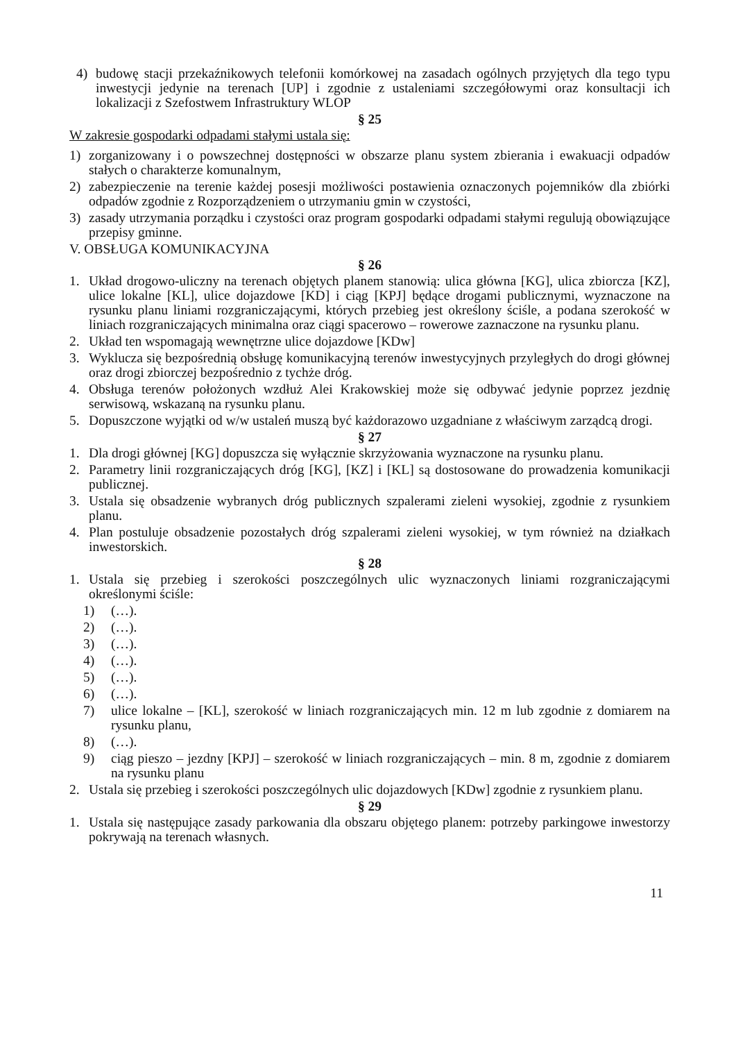4) budowę stacji przekaźnikowych telefonii komórkowej na zasadach ogólnych przyjętych dla tego typu inwestycji jedynie na terenach [UP] i zgodnie z ustaleniami szczegółowymi oraz konsultacji ich lokalizacji z Szefostwem Infrastruktury WLOP
§ 25
W zakresie gospodarki odpadami stałymi ustala się:
1) zorganizowany i o powszechnej dostępności w obszarze planu system zbierania i ewakuacji odpadów stałych o charakterze komunalnym,
2) zabezpieczenie na terenie każdej posesji możliwości postawienia oznaczonych pojemników dla zbiórki odpadów zgodnie z Rozporządzeniem o utrzymaniu gmin w czystości,
3) zasady utrzymania porządku i czystości oraz program gospodarki odpadami stałymi regulują obowiązujące przepisy gminne.
V. OBSŁUGA KOMUNIKACYJNA
§ 26
1. Układ drogowo-uliczny na terenach objętych planem stanowią: ulica główna [KG], ulica zbiorcza [KZ], ulice lokalne [KL], ulice dojazdowe [KD] i ciąg [KPJ] będące drogami publicznymi, wyznaczone na rysunku planu liniami rozgraniczającymi, których przebieg jest określony ściśle, a podana szerokość w liniach rozgraniczających minimalna oraz ciągi spacerowo – rowerowe zaznaczone na rysunku planu.
2. Układ ten wspomagają wewnętrzne ulice dojazdowe [KDw]
3. Wyklucza się bezpośrednią obsługę komunikacyjną terenów inwestycyjnych przyległych do drogi głównej oraz drogi zbiorczej bezpośrednio z tychże dróg.
4. Obsługa terenów położonych wzdłuż Alei Krakowskiej może się odbywać jedynie poprzez jezdnię serwisową, wskazaną na rysunku planu.
5. Dopuszczone wyjątki od w/w ustaleń muszą być każdorazowo uzgadniane z właściwym zarządcą drogi.
§ 27
1. Dla drogi głównej [KG] dopuszcza się wyłącznie skrzyżowania wyznaczone na rysunku planu.
2. Parametry linii rozgraniczających dróg [KG], [KZ] i [KL] są dostosowane do prowadzenia komunikacji publicznej.
3. Ustala się obsadzenie wybranych dróg publicznych szpalerami zieleni wysokiej, zgodnie z rysunkiem planu.
4. Plan postuluje obsadzenie pozostałych dróg szpalerami zieleni wysokiej, w tym również na działkach inwestorskich.
§ 28
1. Ustala się przebieg i szerokości poszczególnych ulic wyznaczonych liniami rozgraniczającymi określonymi ściśle:
1) (…).
2) (…).
3) (…).
4) (…).
5) (…).
6) (…).
7) ulice lokalne – [KL], szerokość w liniach rozgraniczających min. 12 m lub zgodnie z domiarem na rysunku planu,
8) (…).
9) ciąg pieszo – jezdny [KPJ] – szerokość w liniach rozgraniczających – min. 8 m, zgodnie z domiarem na rysunku planu
2. Ustala się przebieg i szerokości poszczególnych ulic dojazdowych [KDw] zgodnie z rysunkiem planu.
§ 29
1. Ustala się następujące zasady parkowania dla obszaru objętego planem: potrzeby parkingowe inwestorzy pokrywają na terenach własnych.
11